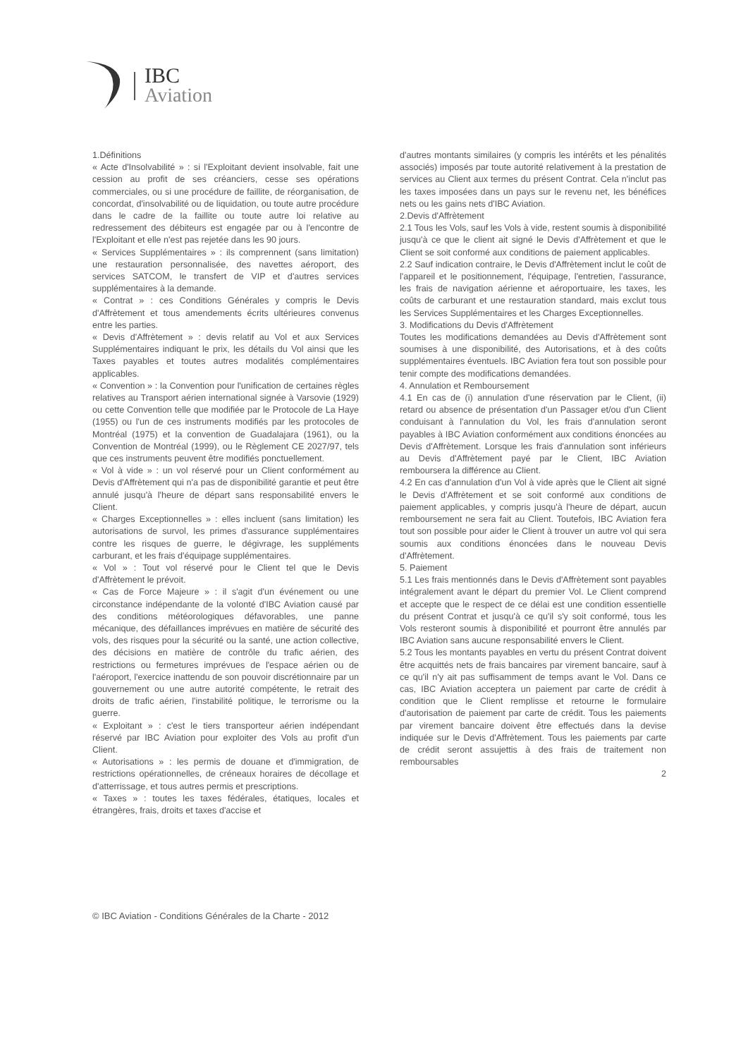IBC
Aviation
1.Définitions
« Acte d'Insolvabilité » : si l'Exploitant devient insolvable, fait une cession au profit de ses créanciers, cesse ses opérations commerciales, ou si une procédure de faillite, de réorganisation, de concordat, d'insolvabilité ou de liquidation, ou toute autre procédure dans le cadre de la faillite ou toute autre loi relative au redressement des débiteurs est engagée par ou à l'encontre de l'Exploitant et elle n'est pas rejetée dans les 90 jours.
« Services Supplémentaires » : ils comprennent (sans limitation) une restauration personnalisée, des navettes aéroport, des services SATCOM, le transfert de VIP et d'autres services supplémentaires à la demande.
« Contrat » : ces Conditions Générales y compris le Devis d'Affrètement et tous amendements écrits ultérieures convenus entre les parties.
« Devis d'Affrètement » : devis relatif au Vol et aux Services Supplémentaires indiquant le prix, les détails du Vol ainsi que les Taxes payables et toutes autres modalités complémentaires applicables.
« Convention » : la Convention pour l'unification de certaines règles relatives au Transport aérien international signée à Varsovie (1929) ou cette Convention telle que modifiée par le Protocole de La Haye (1955) ou l'un de ces instruments modifiés par les protocoles de Montréal (1975) et la convention de Guadalajara (1961), ou la Convention de Montréal (1999), ou le Règlement CE 2027/97, tels que ces instruments peuvent être modifiés ponctuellement.
« Vol à vide » : un vol réservé pour un Client conformément au Devis d'Affrètement qui n'a pas de disponibilité garantie et peut être annulé jusqu'à l'heure de départ sans responsabilité envers le Client.
« Charges Exceptionnelles » : elles incluent (sans limitation) les autorisations de survol, les primes d'assurance supplémentaires contre les risques de guerre, le dégivrage, les suppléments carburant, et les frais d'équipage supplémentaires.
« Vol » : Tout vol réservé pour le Client tel que le Devis d'Affrètement le prévoit.
« Cas de Force Majeure » : il s'agit d'un événement ou une circonstance indépendante de la volonté d'IBC Aviation causé par des conditions météorologiques défavorables, une panne mécanique, des défaillances imprévues en matière de sécurité des vols, des risques pour la sécurité ou la santé, une action collective, des décisions en matière de contrôle du trafic aérien, des restrictions ou fermetures imprévues de l'espace aérien ou de l'aéroport, l'exercice inattendu de son pouvoir discrétionnaire par un gouvernement ou une autre autorité compétente, le retrait des droits de trafic aérien, l'instabilité politique, le terrorisme ou la guerre.
« Exploitant » : c'est le tiers transporteur aérien indépendant réservé par IBC Aviation pour exploiter des Vols au profit d'un Client.
« Autorisations » : les permis de douane et d'immigration, de restrictions opérationnelles, de créneaux horaires de décollage et d'atterrissage, et tous autres permis et prescriptions.
« Taxes » : toutes les taxes fédérales, étatiques, locales et étrangères, frais, droits et taxes d'accise et
d'autres montants similaires (y compris les intérêts et les pénalités associés) imposés par toute autorité relativement à la prestation de services au Client aux termes du présent Contrat. Cela n'inclut pas les taxes imposées dans un pays sur le revenu net, les bénéfices nets ou les gains nets d'IBC Aviation.
2.Devis d'Affrètement
2.1 Tous les Vols, sauf les Vols à vide, restent soumis à disponibilité jusqu'à ce que le client ait signé le Devis d'Affrètement et que le Client se soit conformé aux conditions de paiement applicables.
2.2 Sauf indication contraire, le Devis d'Affrètement inclut le coût de l'appareil et le positionnement, l'équipage, l'entretien, l'assurance, les frais de navigation aérienne et aéroportuaire, les taxes, les coûts de carburant et une restauration standard, mais exclut tous les Services Supplémentaires et les Charges Exceptionnelles.
3. Modifications du Devis d'Affrètement
Toutes les modifications demandées au Devis d'Affrètement sont soumises à une disponibilité, des Autorisations, et à des coûts supplémentaires éventuels. IBC Aviation fera tout son possible pour tenir compte des modifications demandées.
4. Annulation et Remboursement
4.1 En cas de (i) annulation d'une réservation par le Client, (ii) retard ou absence de présentation d'un Passager et/ou d'un Client conduisant à l'annulation du Vol, les frais d'annulation seront payables à IBC Aviation conformément aux conditions énoncées au Devis d'Affrètement. Lorsque les frais d'annulation sont inférieurs au Devis d'Affrètement payé par le Client, IBC Aviation remboursera la différence au Client.
4.2 En cas d'annulation d'un Vol à vide après que le Client ait signé le Devis d'Affrètement et se soit conformé aux conditions de paiement applicables, y compris jusqu'à l'heure de départ, aucun remboursement ne sera fait au Client. Toutefois, IBC Aviation fera tout son possible pour aider le Client à trouver un autre vol qui sera soumis aux conditions énoncées dans le nouveau Devis d'Affrètement.
5. Paiement
5.1 Les frais mentionnés dans le Devis d'Affrètement sont payables intégralement avant le départ du premier Vol. Le Client comprend et accepte que le respect de ce délai est une condition essentielle du présent Contrat et jusqu'à ce qu'il s'y soit conformé, tous les Vols resteront soumis à disponibilité et pourront être annulés par IBC Aviation sans aucune responsabilité envers le Client.
5.2 Tous les montants payables en vertu du présent Contrat doivent être acquittés nets de frais bancaires par virement bancaire, sauf à ce qu'il n'y ait pas suffisamment de temps avant le Vol. Dans ce cas, IBC Aviation acceptera un paiement par carte de crédit à condition que le Client remplisse et retourne le formulaire d'autorisation de paiement par carte de crédit. Tous les paiements par virement bancaire doivent être effectués dans la devise indiquée sur le Devis d'Affrètement. Tous les paiements par carte de crédit seront assujettis à des frais de traitement non remboursables
2
© IBC Aviation - Conditions Générales de la Charte - 2012